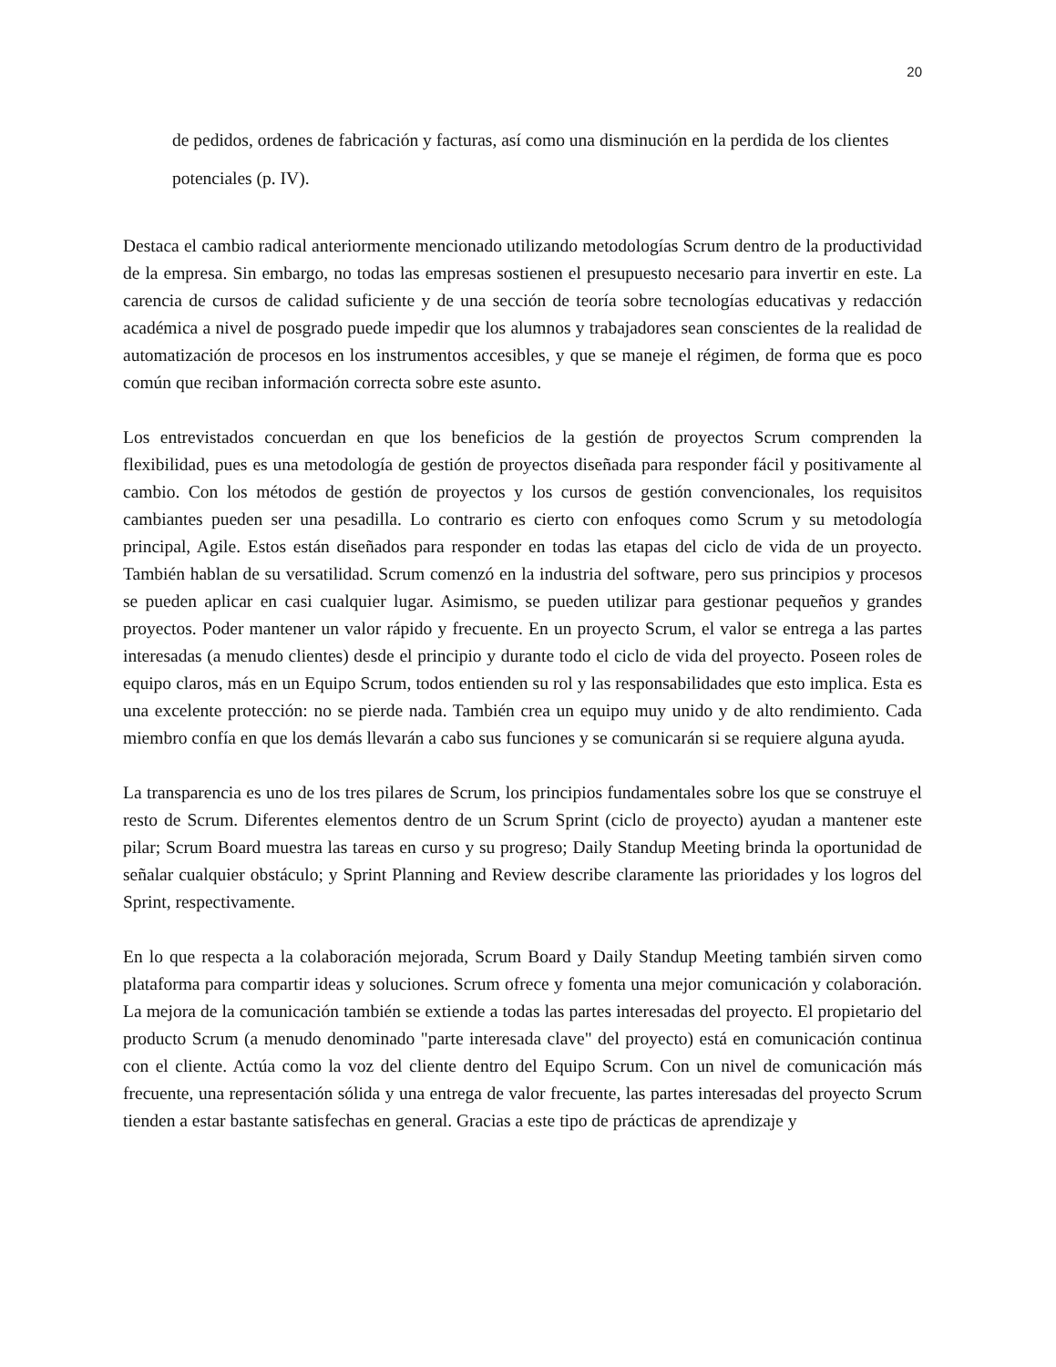20
de pedidos, ordenes de fabricación y facturas, así como una disminución en la perdida de los clientes potenciales (p. IV).
Destaca el cambio radical anteriormente mencionado utilizando metodologías Scrum dentro de la productividad de la empresa. Sin embargo, no todas las empresas sostienen el presupuesto necesario para invertir en este. La carencia de cursos de calidad suficiente y de una sección de teoría sobre tecnologías educativas y redacción académica a nivel de posgrado puede impedir que los alumnos y trabajadores sean conscientes de la realidad de automatización de procesos en los instrumentos accesibles, y que se maneje el régimen, de forma que es poco común que reciban información correcta sobre este asunto.
Los entrevistados concuerdan en que los beneficios de la gestión de proyectos Scrum comprenden la flexibilidad, pues es una metodología de gestión de proyectos diseñada para responder fácil y positivamente al cambio. Con los métodos de gestión de proyectos y los cursos de gestión convencionales, los requisitos cambiantes pueden ser una pesadilla. Lo contrario es cierto con enfoques como Scrum y su metodología principal, Agile. Estos están diseñados para responder en todas las etapas del ciclo de vida de un proyecto. También hablan de su versatilidad. Scrum comenzó en la industria del software, pero sus principios y procesos se pueden aplicar en casi cualquier lugar. Asimismo, se pueden utilizar para gestionar pequeños y grandes proyectos. Poder mantener un valor rápido y frecuente. En un proyecto Scrum, el valor se entrega a las partes interesadas (a menudo clientes) desde el principio y durante todo el ciclo de vida del proyecto. Poseen roles de equipo claros, más en un Equipo Scrum, todos entienden su rol y las responsabilidades que esto implica. Esta es una excelente protección: no se pierde nada. También crea un equipo muy unido y de alto rendimiento. Cada miembro confía en que los demás llevarán a cabo sus funciones y se comunicarán si se requiere alguna ayuda.
La transparencia es uno de los tres pilares de Scrum, los principios fundamentales sobre los que se construye el resto de Scrum. Diferentes elementos dentro de un Scrum Sprint (ciclo de proyecto) ayudan a mantener este pilar; Scrum Board muestra las tareas en curso y su progreso; Daily Standup Meeting brinda la oportunidad de señalar cualquier obstáculo; y Sprint Planning and Review describe claramente las prioridades y los logros del Sprint, respectivamente.
En lo que respecta a la colaboración mejorada, Scrum Board y Daily Standup Meeting también sirven como plataforma para compartir ideas y soluciones. Scrum ofrece y fomenta una mejor comunicación y colaboración. La mejora de la comunicación también se extiende a todas las partes interesadas del proyecto. El propietario del producto Scrum (a menudo denominado "parte interesada clave" del proyecto) está en comunicación continua con el cliente. Actúa como la voz del cliente dentro del Equipo Scrum. Con un nivel de comunicación más frecuente, una representación sólida y una entrega de valor frecuente, las partes interesadas del proyecto Scrum tienden a estar bastante satisfechas en general. Gracias a este tipo de prácticas de aprendizaje y